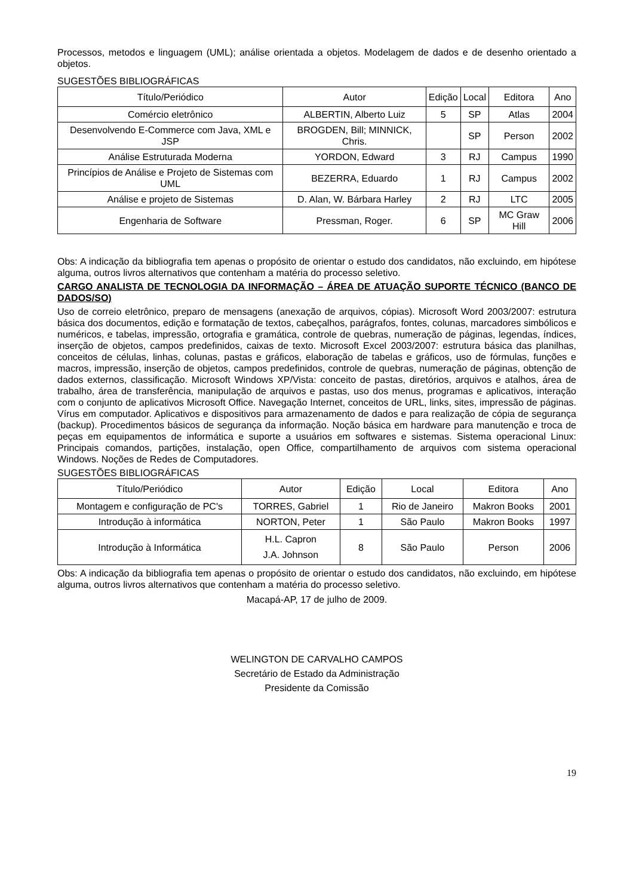Processos, metodos e linguagem (UML); análise orientada a objetos. Modelagem de dados e de desenho orientado a objetos.
SUGESTÕES BIBLIOGRÁFICAS
| Título/Periódico | Autor | Edição | Local | Editora | Ano |
| --- | --- | --- | --- | --- | --- |
| Comércio eletrônico | ALBERTIN, Alberto Luiz | 5 | SP | Atlas | 2004 |
| Desenvolvendo E-Commerce com Java, XML e JSP | BROGDEN, Bill; MINNICK, Chris. | | SP | Person | 2002 |
| Análise Estruturada Moderna | YORDON, Edward | 3 | RJ | Campus | 1990 |
| Princípios de Análise e Projeto de Sistemas com UML | BEZERRA, Eduardo | 1 | RJ | Campus | 2002 |
| Análise e projeto de Sistemas | D. Alan, W. Bárbara Harley | 2 | RJ | LTC | 2005 |
| Engenharia de Software | Pressman, Roger. | 6 | SP | MC Graw Hill | 2006 |
Obs: A indicação da bibliografia tem apenas o propósito de orientar o estudo dos candidatos, não excluindo, em hipótese alguma, outros livros alternativos que contenham a matéria do processo seletivo.
CARGO ANALISTA DE TECNOLOGIA DA INFORMAÇÃO – ÁREA DE ATUAÇÃO SUPORTE TÉCNICO (BANCO DE DADOS/SO)
Uso de correio eletrônico, preparo de mensagens (anexação de arquivos, cópias). Microsoft Word 2003/2007: estrutura básica dos documentos, edição e formatação de textos, cabeçalhos, parágrafos, fontes, colunas, marcadores simbólicos e numéricos, e tabelas, impressão, ortografia e gramática, controle de quebras, numeração de páginas, legendas, índices, inserção de objetos, campos predefinidos, caixas de texto. Microsoft Excel 2003/2007: estrutura básica das planilhas, conceitos de células, linhas, colunas, pastas e gráficos, elaboração de tabelas e gráficos, uso de fórmulas, funções e macros, impressão, inserção de objetos, campos predefinidos, controle de quebras, numeração de páginas, obtenção de dados externos, classificação. Microsoft Windows XP/Vista: conceito de pastas, diretórios, arquivos e atalhos, área de trabalho, área de transferência, manipulação de arquivos e pastas, uso dos menus, programas e aplicativos, interação com o conjunto de aplicativos Microsoft Office. Navegação Internet, conceitos de URL, links, sites, impressão de páginas. Vírus em computador. Aplicativos e dispositivos para armazenamento de dados e para realização de cópia de segurança (backup). Procedimentos básicos de segurança da informação. Noção básica em hardware para manutenção e troca de peças em equipamentos de informática e suporte a usuários em softwares e sistemas. Sistema operacional Linux: Principais comandos, partições, instalação, open Office, compartilhamento de arquivos com sistema operacional Windows. Noções de Redes de Computadores.
SUGESTÕES BIBLIOGRÁFICAS
| Título/Periódico | Autor | Edição | Local | Editora | Ano |
| --- | --- | --- | --- | --- | --- |
| Montagem e configuração de PC's | TORRES, Gabriel | 1 | Rio de Janeiro | Makron Books | 2001 |
| Introdução à informática | NORTON, Peter | 1 | São Paulo | Makron Books | 1997 |
| Introdução à Informática | H.L. Capron J.A. Johnson | 8 | São Paulo | Person | 2006 |
Obs: A indicação da bibliografia tem apenas o propósito de orientar o estudo dos candidatos, não excluindo, em hipótese alguma, outros livros alternativos que contenham a matéria do processo seletivo.
Macapá-AP, 17 de julho de 2009.
WELINGTON DE CARVALHO CAMPOS
Secretário de Estado da Administração
Presidente da Comissão
19